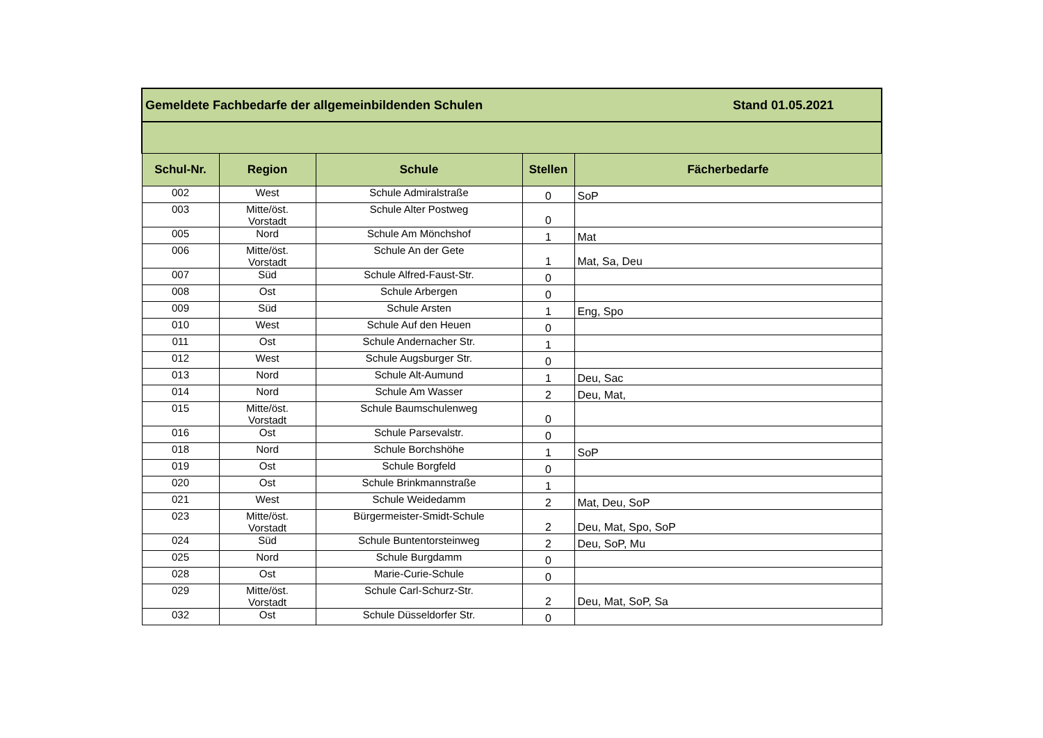| Gemeldete Fachbedarfe der allgemeinbildenden Schulen Stand 01.05.2021 | | | | |
| --- | --- | --- | --- | --- |
| Schul-Nr. | Region | Schule | Stellen | Fächerbedarfe |
| 002 | West | Schule Admiralstraße | 0 | SoP |
| 003 | Mitte/öst. Vorstadt | Schule Alter Postweg | 0 | |
| 005 | Nord | Schule Am Mönchshof | 1 | Mat |
| 006 | Mitte/öst. Vorstadt | Schule An der Gete | 1 | Mat, Sa, Deu |
| 007 | Süd | Schule Alfred-Faust-Str. | 0 | |
| 008 | Ost | Schule Arbergen | 0 | |
| 009 | Süd | Schule Arsten | 1 | Eng, Spo |
| 010 | West | Schule Auf den Heuen | 0 | |
| 011 | Ost | Schule Andernacher Str. | 1 | |
| 012 | West | Schule Augsburger Str. | 0 | |
| 013 | Nord | Schule Alt-Aumund | 1 | Deu, Sac |
| 014 | Nord | Schule Am Wasser | 2 | Deu, Mat, |
| 015 | Mitte/öst. Vorstadt | Schule Baumschulenweg | 0 | |
| 016 | Ost | Schule Parsevalstr. | 0 | |
| 018 | Nord | Schule Borchshöhe | 1 | SoP |
| 019 | Ost | Schule Borgfeld | 0 | |
| 020 | Ost | Schule Brinkmannstraße | 1 | |
| 021 | West | Schule Weidedamm | 2 | Mat, Deu, SoP |
| 023 | Mitte/öst. Vorstadt | Bürgermeister-Smidt-Schule | 2 | Deu, Mat, Spo, SoP |
| 024 | Süd | Schule Buntentorsteinweg | 2 | Deu, SoP, Mu |
| 025 | Nord | Schule Burgdamm | 0 | |
| 028 | Ost | Marie-Curie-Schule | 0 | |
| 029 | Mitte/öst. Vorstadt | Schule Carl-Schurz-Str. | 2 | Deu, Mat, SoP, Sa |
| 032 | Ost | Schule Düsseldorfer Str. | 0 | |